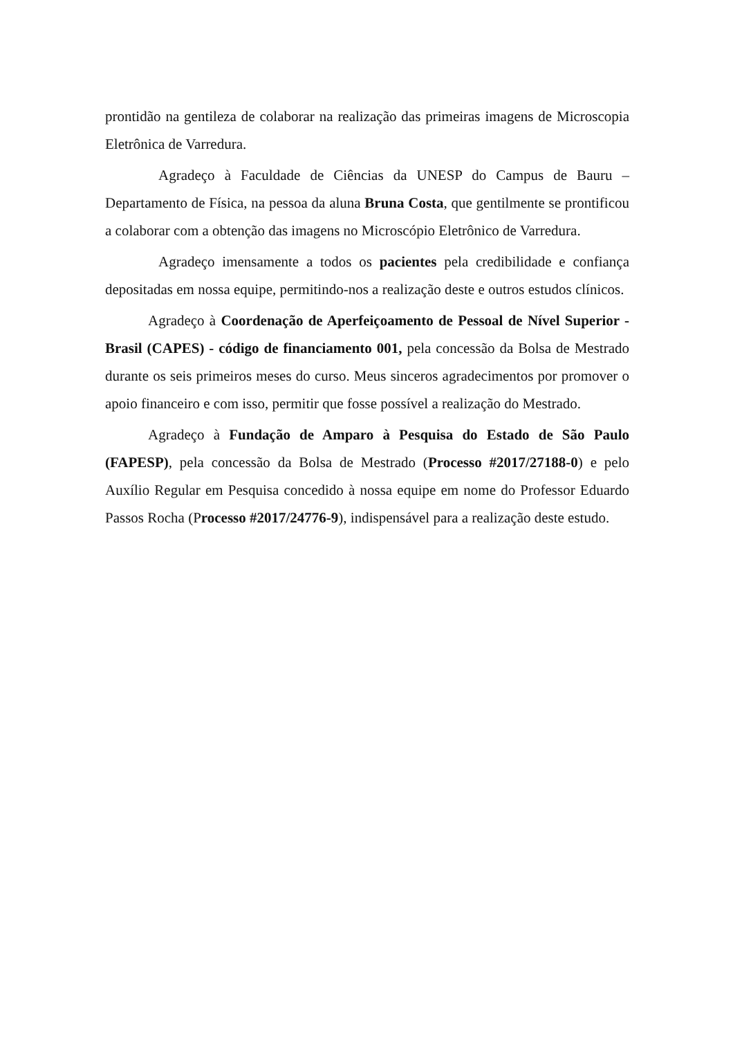prontidão na gentileza de colaborar na realização das primeiras imagens de Microscopia Eletrônica de Varredura.
Agradeço à Faculdade de Ciências da UNESP do Campus de Bauru – Departamento de Física, na pessoa da aluna Bruna Costa, que gentilmente se prontificou a colaborar com a obtenção das imagens no Microscópio Eletrônico de Varredura.
Agradeço imensamente a todos os pacientes pela credibilidade e confiança depositadas em nossa equipe, permitindo-nos a realização deste e outros estudos clínicos.
Agradeço à Coordenação de Aperfeiçoamento de Pessoal de Nível Superior - Brasil (CAPES) - código de financiamento 001, pela concessão da Bolsa de Mestrado durante os seis primeiros meses do curso. Meus sinceros agradecimentos por promover o apoio financeiro e com isso, permitir que fosse possível a realização do Mestrado.
Agradeço à Fundação de Amparo à Pesquisa do Estado de São Paulo (FAPESP), pela concessão da Bolsa de Mestrado (Processo #2017/27188-0) e pelo Auxílio Regular em Pesquisa concedido à nossa equipe em nome do Professor Eduardo Passos Rocha (Processo #2017/24776-9), indispensável para a realização deste estudo.